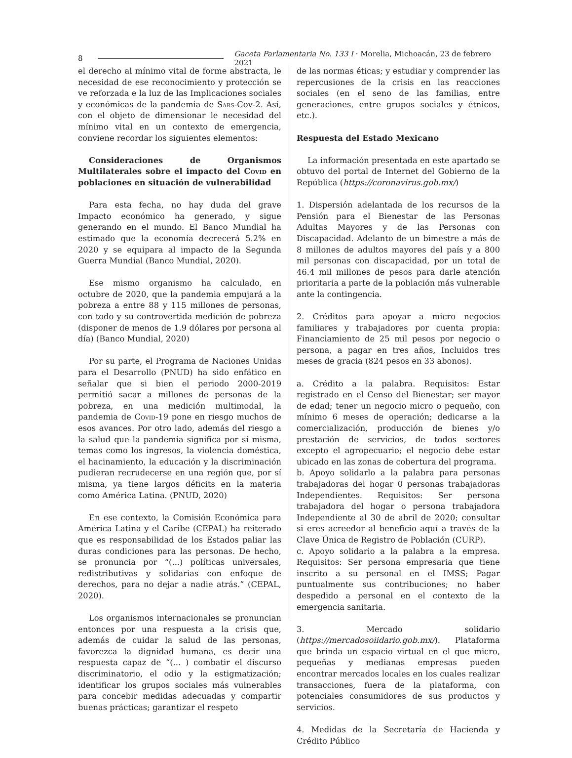8 Gaceta Parlamentaria No. 133 I · Morelia, Michoacán, 23 de febrero 2021
el derecho al mínimo vital de forme abstracta, le necesidad de ese reconocimiento y protección se ve reforzada e la luz de las Implicaciones sociales y económicas de la pandemia de Sars-Cov-2. Así, con el objeto de dimensionar le necesidad del mínimo vital en un contexto de emergencia, conviene recordar los siguientes elementos:
Consideraciones de Organismos Multilaterales sobre el impacto del Covid en poblaciones en situación de vulnerabilidad
Para esta fecha, no hay duda del grave Impacto económico ha generado, y sigue generando en el mundo. El Banco Mundial ha estimado que la economía decrecerá 5.2% en 2020 y se equipara al impacto de la Segunda Guerra Mundial (Banco Mundial, 2020).
Ese mismo organismo ha calculado, en octubre de 2020, que la pandemia empujará a la pobreza a entre 88 y 115 millones de personas, con todo y su controvertida medición de pobreza (disponer de menos de 1.9 dólares por persona al día) (Banco Mundial, 2020)
Por su parte, el Programa de Naciones Unidas para el Desarrollo (PNUD) ha sido enfático en señalar que si bien el periodo 2000-2019 permitió sacar a millones de personas de la pobreza, en una medición multimodal, la pandemia de Covid-19 pone en riesgo muchos de esos avances. Por otro lado, además del riesgo a la salud que la pandemia significa por sí misma, temas como los ingresos, la violencia doméstica, el hacinamiento, la educación y la discriminación pudieran recrudecerse en una región que, por sí misma, ya tiene largos déficits en la materia como América Latina. (PNUD, 2020)
En ese contexto, la Comisión Económica para América Latina y el Caribe (CEPAL) ha reiterado que es responsabilidad de los Estados paliar las duras condiciones para las personas. De hecho, se pronuncia por “(...) políticas universales, redistributivas y solidarias con enfoque de derechos, para no dejar a nadie atrás.” (CEPAL, 2020).
Los organismos internacionales se pronuncian entonces por una respuesta a la crisis que, además de cuidar la salud de las personas, favorezca la dignidad humana, es decir una respuesta capaz de “(... ) combatir el discurso discriminatorio, el odio y la estigmatización; identificar los grupos sociales más vulnerables para concebir medidas adecuadas y compartir buenas prácticas; garantizar el respeto
de las normas éticas; y estudiar y comprender las repercusiones de la crisis en las reacciones sociales (en el seno de las familias, entre generaciones, entre grupos sociales y étnicos, etc.).
Respuesta del Estado Mexicano
La información presentada en este apartado se obtuvo del portal de Internet del Gobierno de la República (https://coronavirus.gob.mx/)
1. Dispersión adelantada de los recursos de la Pensión para el Bienestar de las Personas Adultas Mayores y de las Personas con Discapacidad. Adelanto de un bimestre a más de 8 millones de adultos mayores del país y a 800 mil personas con discapacidad, por un total de 46.4 mil millones de pesos para darle atención prioritaria a parte de la población más vulnerable ante la contingencia.
2. Créditos para apoyar a micro negocios familiares y trabajadores por cuenta propia: Financiamiento de 25 mil pesos por negocio o persona, a pagar en tres años, Incluidos tres meses de gracia (824 pesos en 33 abonos).
a. Crédito a la palabra. Requisitos: Estar registrado en el Censo del Bienestar; ser mayor de edad; tener un negocio micro o pequeño, con mínimo 6 meses de operación; dedicarse a la comercialización, producción de bienes y/o prestación de servicios, de todos sectores excepto el agropecuario; el negocio debe estar ubicado en las zonas de cobertura del programa.
b. Apoyo solidarlo a la palabra para personas trabajadoras del hogar 0 personas trabajadoras Independientes. Requisitos: Ser persona trabajadora del hogar o persona trabajadora Independiente al 30 de abril de 2020; consultar si eres acreedor al beneficio aquí a través de la Clave Única de Registro de Población (CURP).
c. Apoyo solidario a la palabra a la empresa. Requisitos: Ser persona empresaria que tiene inscrito a su personal en el IMSS; Pagar puntualmente sus contribuciones; no haber despedido a personal en el contexto de la emergencia sanitaria.
3. Mercado solidario (https://mercadosoiidario.gob.mx/). Plataforma que brinda un espacio virtual en el que micro, pequeñas y medianas empresas pueden encontrar mercados locales en los cuales realizar transacciones, fuera de la plataforma, con potenciales consumidores de sus productos y servicios.
4. Medidas de la Secretaría de Hacienda y Crédito Público